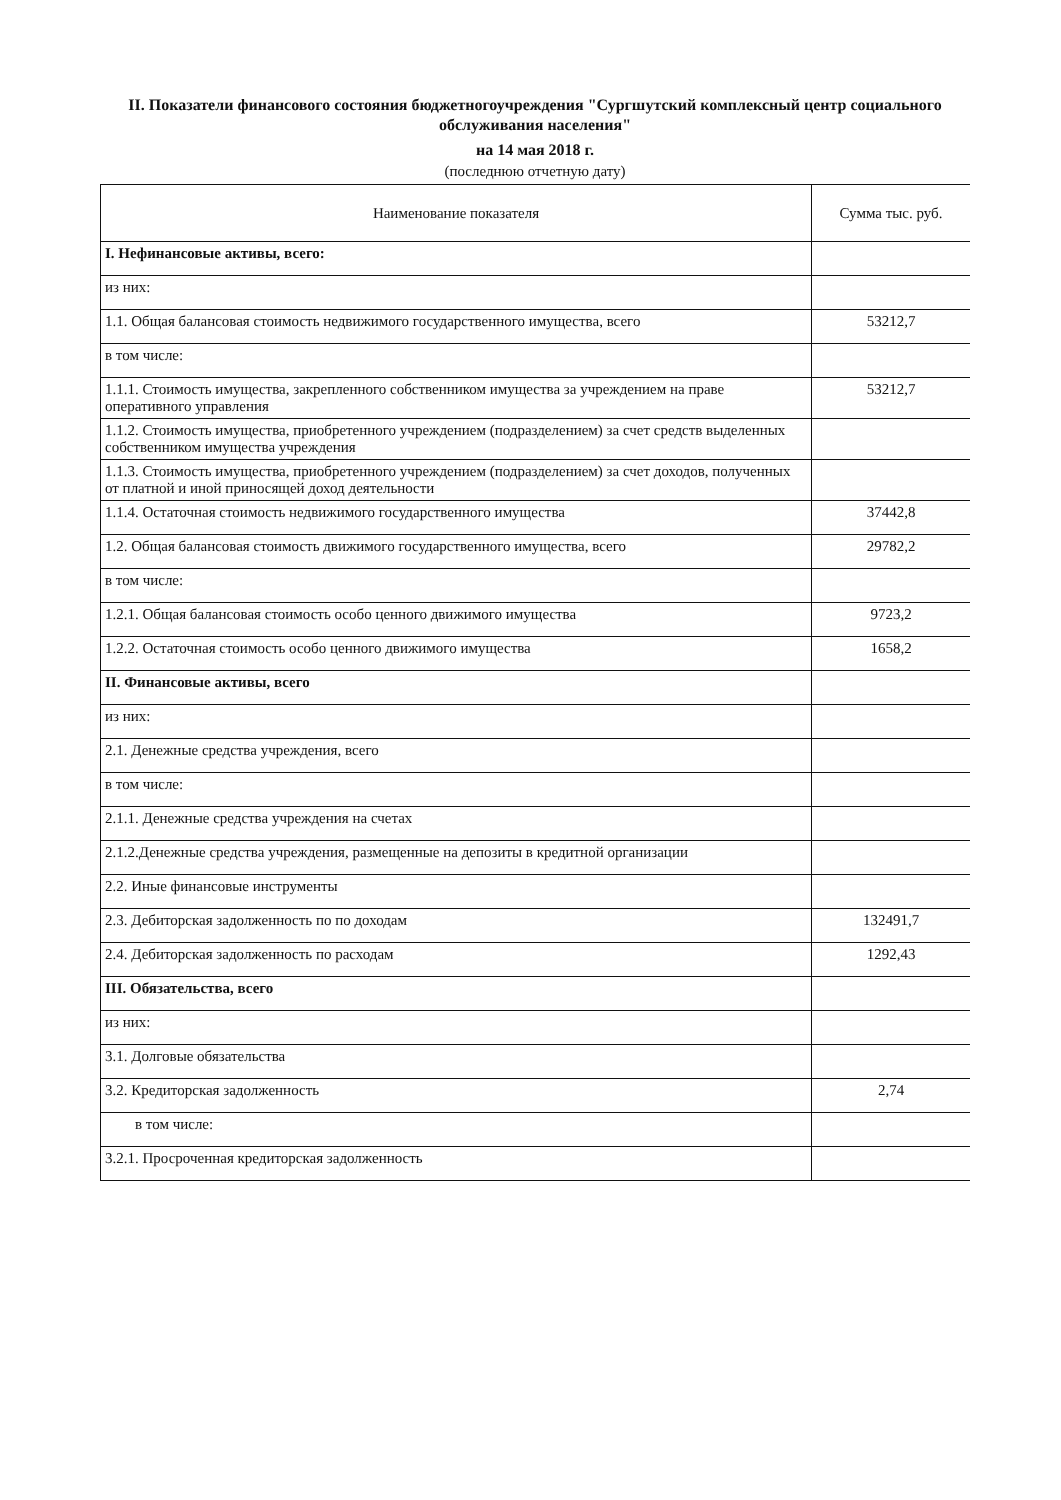II. Показатели финансового состояния бюджетногоучреждения "Сургшутский комплексный центр социального обслуживания населения"
на 14 мая 2018 г.
(последнюю отчетную дату)
| Наименование показателя | Сумма тыс. руб. |
| --- | --- |
| I. Нефинансовые активы, всего: | |
| из них: | |
| 1.1. Общая балансовая стоимость недвижимого государственного имущества, всего | 53212,7 |
| в том числе: | |
| 1.1.1. Стоимость имущества, закрепленного собственником имущества за учреждением на праве оперативного управления | 53212,7 |
| 1.1.2. Стоимость имущества, приобретенного учреждением (подразделением) за счет средств выделенных собственником имущества учреждения | |
| 1.1.3. Стоимость имущества, приобретенного учреждением (подразделением) за счет доходов, полученных от платной и иной приносящей доход деятельности | |
| 1.1.4. Остаточная стоимость недвижимого государственного имущества | 37442,8 |
| 1.2. Общая балансовая стоимость движимого государственного имущества, всего | 29782,2 |
| в том числе: | |
| 1.2.1. Общая балансовая стоимость особо ценного движимого имущества | 9723,2 |
| 1.2.2. Остаточная стоимость особо ценного движимого имущества | 1658,2 |
| II. Финансовые активы, всего | |
| из них: | |
| 2.1. Денежные средства учреждения, всего | |
| в том числе: | |
| 2.1.1. Денежные средства учреждения на счетах | |
| 2.1.2.Денежные средства учреждения, размещенные на депозиты в кредитной организации | |
| 2.2. Иные финансовые инструменты | |
| 2.3. Дебиторская задолженность по по доходам | 132491,7 |
| 2.4. Дебиторская задолженность по расходам | 1292,43 |
| III. Обязательства, всего | |
| из них: | |
| 3.1. Долговые обязательства | |
| 3.2. Кредиторская задолженность | 2,74 |
| в том числе: | |
| 3.2.1. Просроченная кредиторская задолженность | |